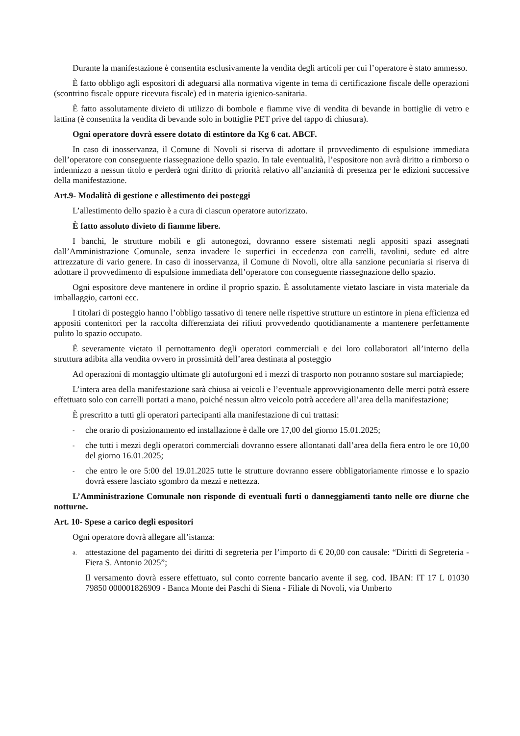Durante la manifestazione è consentita esclusivamente la vendita degli articoli per cui l’operatore è stato ammesso.
È fatto obbligo agli espositori di adeguarsi alla normativa vigente in tema di certificazione fiscale delle operazioni (scontrino fiscale oppure ricevuta fiscale) ed in materia igienico-sanitaria.
È fatto assolutamente divieto di utilizzo di bombole e fiamme vive di vendita di bevande in bottiglie di vetro e lattina (è consentita la vendita di bevande solo in bottiglie PET prive del tappo di chiusura).
Ogni operatore dovrà essere dotato di estintore da Kg 6 cat. ABCF.
In caso di inosservanza, il Comune di Novoli si riserva di adottare il provvedimento di espulsione immediata dell’operatore con conseguente riassegnazione dello spazio. In tale eventualità, l’espositore non avrà diritto a rimborso o indennizzo a nessun titolo e perderà ogni diritto di priorità relativo all’anzianità di presenza per le edizioni successive della manifestazione.
Art.9- Modalità di gestione e allestimento dei posteggi
L’allestimento dello spazio è a cura di ciascun operatore autorizzato.
È fatto assoluto divieto di fiamme libere.
I banchi, le strutture mobili e gli autonegozi, dovranno essere sistemati negli appositi spazi assegnati dall’Amministrazione Comunale, senza invadere le superfici in eccedenza con carrelli, tavolini, sedute ed altre attrezzature di vario genere. In caso di inosservanza, il Comune di Novoli, oltre alla sanzione pecuniaria si riserva di adottare il provvedimento di espulsione immediata dell’operatore con conseguente riassegnazione dello spazio.
Ogni espositore deve mantenere in ordine il proprio spazio. È assolutamente vietato lasciare in vista materiale da imballaggio, cartoni ecc.
I titolari di posteggio hanno l’obbligo tassativo di tenere nelle rispettive strutture un estintore in piena efficienza ed appositi contenitori per la raccolta differenziata dei rifiuti provvedendo quotidianamente a mantenere perfettamente pulito lo spazio occupato.
È severamente vietato il pernottamento degli operatori commerciali e dei loro collaboratori all’interno della struttura adibita alla vendita ovvero in prossimità dell’area destinata al posteggio
Ad operazioni di montaggio ultimate gli autofurgoni ed i mezzi di trasporto non potranno sostare sul marciapiede;
L’intera area della manifestazione sarà chiusa ai veicoli e l’eventuale approvvigionamento delle merci potrà essere effettuato solo con carrelli portati a mano, poiché nessun altro veicolo potrà accedere all’area della manifestazione;
È prescritto a tutti gli operatori partecipanti alla manifestazione di cui trattasi:
- che orario di posizionamento ed installazione è dalle ore 17,00 del giorno 15.01.2025;
- che tutti i mezzi degli operatori commerciali dovranno essere allontanati dall’area della fiera entro le ore 10,00 del giorno 16.01.2025;
- che entro le ore 5:00 del 19.01.2025 tutte le strutture dovranno essere obbligatoriamente rimosse e lo spazio dovrà essere lasciato sgombro da mezzi e nettezza.
L’Amministrazione Comunale non risponde di eventuali furti o danneggiamenti tanto nelle ore diurne che notturne.
Art. 10- Spese a carico degli espositori
Ogni operatore dovrà allegare all’istanza:
a. attestazione del pagamento dei diritti di segreteria per l’importo di € 20,00 con causale: “Diritti di Segreteria - Fiera S. Antonio 2025”;
Il versamento dovrà essere effettuato, sul conto corrente bancario avente il seg. cod. IBAN: IT 17 L 01030 79850 000001826909 - Banca Monte dei Paschi di Siena - Filiale di Novoli, via Umberto